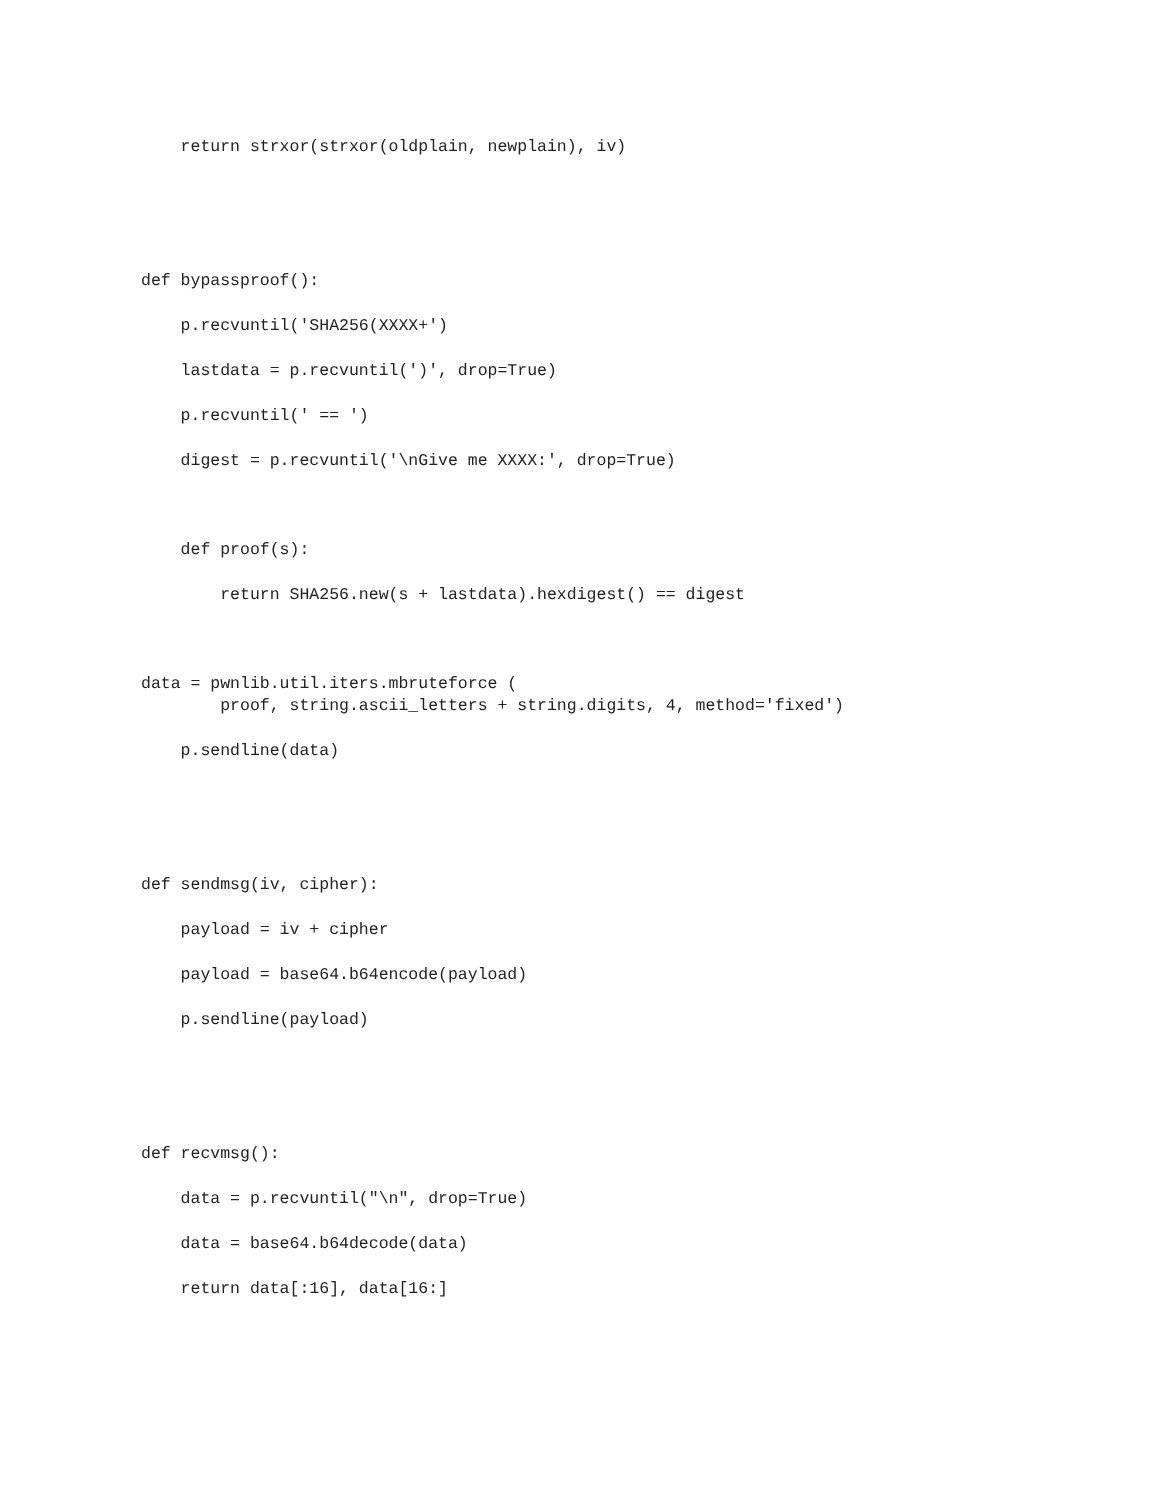return strxor(strxor(oldplain, newplain), iv)
def bypassproof():
p.recvuntil('SHA256(XXXX+')
lastdata = p.recvuntil(')', drop=True)
p.recvuntil(' == ')
digest = p.recvuntil('\nGive me XXXX:', drop=True)
def proof(s):
return SHA256.new(s + lastdata).hexdigest() == digest
data = pwnlib.util.iters.mbruteforce (
proof, string.ascii_letters + string.digits, 4, method='fixed')
p.sendline(data)
def sendmsg(iv, cipher):
payload = iv + cipher
payload = base64.b64encode(payload)
p.sendline(payload)
def recvmsg():
data = p.recvuntil("\n", drop=True)
data = base64.b64decode(data)
return data[:16], data[16:]